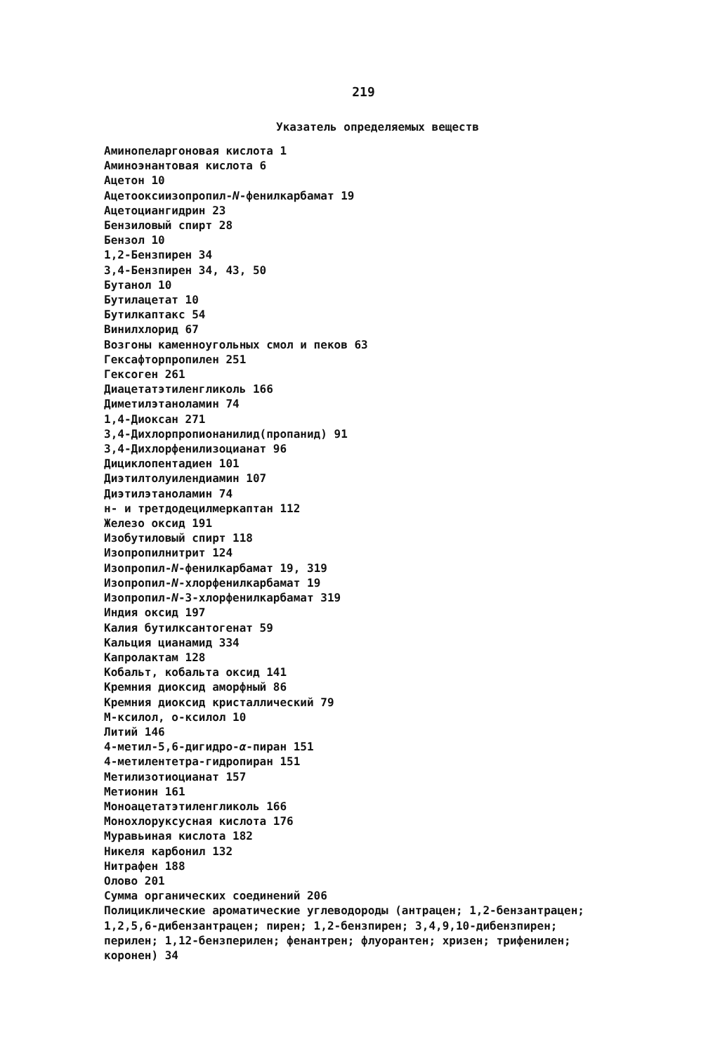219
Указатель определяемых веществ
Аминопеларгоновая кислота 1
Аминоэнантовая кислота 6
Ацетон 10
Ацетооксиизопропил-N-фенилкарбамат 19
Ацетоциангидрин 23
Бензиловый спирт 28
Бензол 10
1,2-Бензпирен 34
3,4-Бензпирен 34, 43, 50
Бутанол 10
Бутилацетат 10
Бутилкаптакс 54
Винилхлорид 67
Возгоны каменноугольных смол и пеков 63
Гексафторпропилен 251
Гексоген 261
Диацетатэтиленгликоль 166
Диметилэтаноламин 74
1,4-Диоксан 271
3,4-Дихлорпропионанилид(пропанид) 91
3,4-Дихлорфенилизоцианат 96
Дициклопентадиен 101
Диэтилтолуилендиамин 107
Диэтилэтаноламин 74
н- и третдодецилмеркаптан 112
Железо оксид 191
Изобутиловый спирт 118
Изопропилнитрит 124
Изопропил-N-фенилкарбамат 19, 319
Изопропил-N-хлорфенилкарбамат 19
Изопропил-N-3-хлорфенилкарбамат 319
Индия оксид 197
Калия бутилксантогенат 59
Кальция цианамид 334
Капролактам 128
Кобальт, кобальта оксид 141
Кремния диоксид аморфный 86
Кремния диоксид кристаллический 79
М-ксилол, о-ксилол 10
Литий 146
4-метил-5,6-дигидро-α-пиран 151
4-метилентетра-гидропиран 151
Метилизотиоцианат 157
Метионин 161
Моноацетатэтиленгликоль 166
Монохлоруксусная кислота 176
Муравьиная кислота 182
Никеля карбонил 132
Нитрафен 188
Олово 201
Сумма органических соединений 206
Полициклические ароматические углеводороды (антрацен; 1,2-бензантрацен; 1,2,5,6-дибензантрацен; пирен; 1,2-бензпирен; 3,4,9,10-дибензпирен; перилен; 1,12-бензперилен; фенантрен; флуорантен; хризен; трифенилен; коронен) 34